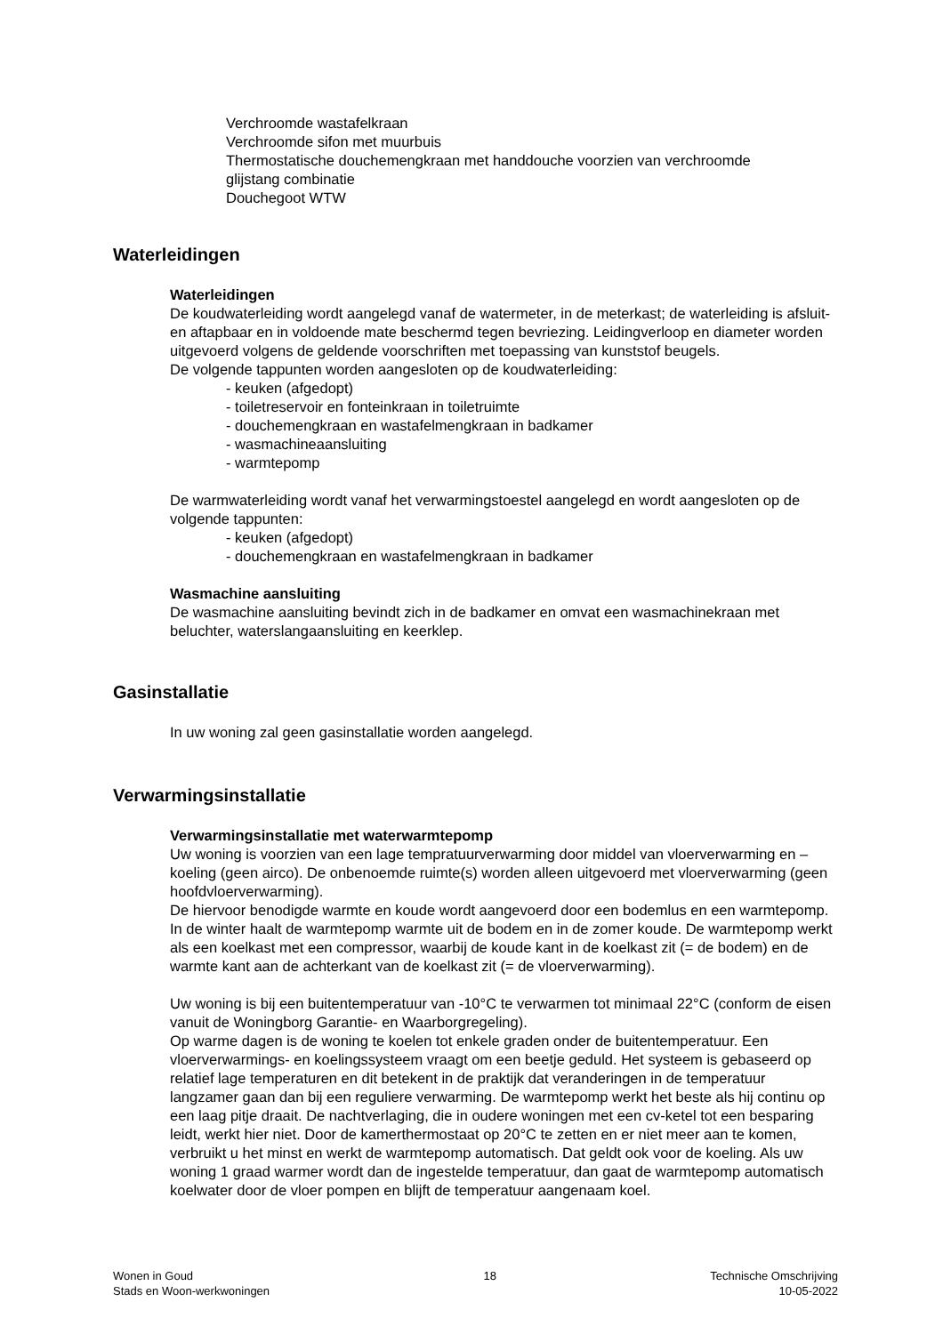Verchroomde wastafelkraan
Verchroomde sifon met muurbuis
Thermostatische douchemengkraan met handdouche voorzien van verchroomde
glijstang combinatie
Douchegoot WTW
Waterleidingen
Waterleidingen
De koudwaterleiding wordt aangelegd vanaf de watermeter, in de meterkast; de waterleiding is afsluit- en aftapbaar en in voldoende mate beschermd tegen bevriezing. Leidingverloop en diameter worden uitgevoerd volgens de geldende voorschriften met toepassing van kunststof beugels.
De volgende tappunten worden aangesloten op de koudwaterleiding:
- keuken (afgedopt)
- toiletreservoir en fonteinkraan in toiletruimte
- douchemengkraan en wastafelmengkraan in badkamer
- wasmachineaansluiting
- warmtepomp
De warmwaterleiding wordt vanaf het verwarmingstoestel aangelegd en wordt aangesloten op de volgende tappunten:
- keuken (afgedopt)
- douchemengkraan en wastafelmengkraan in badkamer
Wasmachine aansluiting
De wasmachine aansluiting bevindt zich in de badkamer en omvat een wasmachinekraan met beluchter, waterslangaansluiting en keerklep.
Gasinstallatie
In uw woning zal geen gasinstallatie worden aangelegd.
Verwarmingsinstallatie
Verwarmingsinstallatie met waterwarmtepomp
Uw woning is voorzien van een lage tempratuurverwarming door middel van vloerverwarming en –koeling (geen airco). De onbenoemde ruimte(s) worden alleen uitgevoerd met vloerverwarming (geen hoofdvloerverwarming).
De hiervoor benodigde warmte en koude wordt aangevoerd door een bodemlus en een warmtepomp. In de winter haalt de warmtepomp warmte uit de bodem en in de zomer koude. De warmtepomp werkt als een koelkast met een compressor, waarbij de koude kant in de koelkast zit (= de bodem) en de warmte kant aan de achterkant van de koelkast zit (= de vloerverwarming).
Uw woning is bij een buitentemperatuur van -10°C te verwarmen tot minimaal 22°C (conform de eisen vanuit de Woningborg Garantie- en Waarborgregeling).
Op warme dagen is de woning te koelen tot enkele graden onder de buitentemperatuur. Een vloerverwarmings- en koelingssysteem vraagt om een beetje geduld. Het systeem is gebaseerd op relatief lage temperaturen en dit betekent in de praktijk dat veranderingen in de temperatuur langzamer gaan dan bij een reguliere verwarming. De warmtepomp werkt het beste als hij continu op een laag pitje draait. De nachtverlaging, die in oudere woningen met een cv-ketel tot een besparing leidt, werkt hier niet. Door de kamerthermostaat op 20°C te zetten en er niet meer aan te komen, verbruikt u het minst en werkt de warmtepomp automatisch. Dat geldt ook voor de koeling. Als uw woning 1 graad warmer wordt dan de ingestelde temperatuur, dan gaat de warmtepomp automatisch koelwater door de vloer pompen en blijft de temperatuur aangenaam koel.
Wonen in Goud
Stads en Woon-werkwoningen
18 Technische Omschrijving
10-05-2022